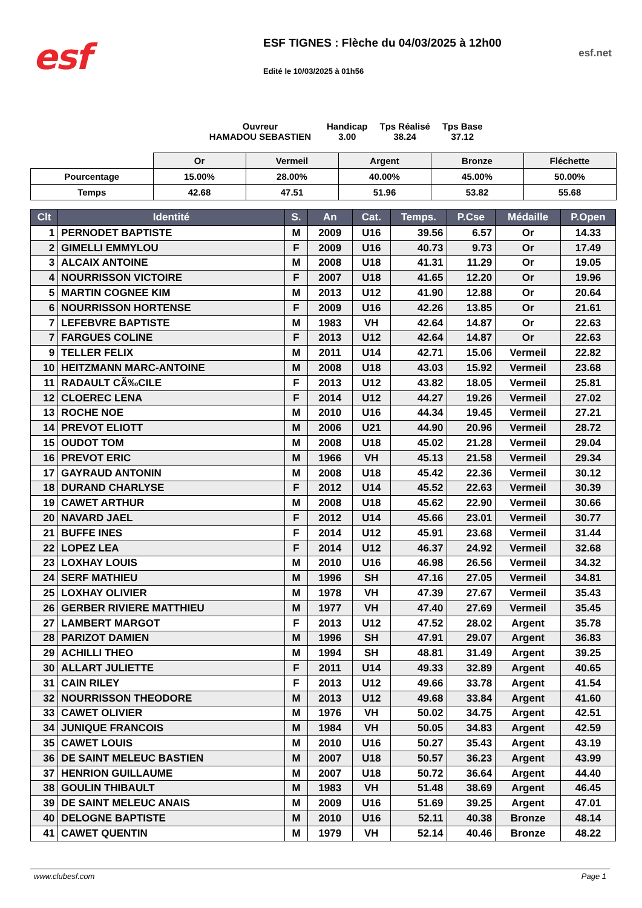esf
ESF TIGNES : Flèche du 04/03/2025 à 12h00
Edité le 10/03/2025 à 01h56
esf.net
Ouvreur
HAMADOU SEBASTIEN
Handicap
3.00
Tps Réalisé
38.24
Tps Base
37.12
| | Or | Vermeil | Argent | Bronze | Fléchette |
| --- | --- | --- | --- | --- | --- |
| Pourcentage | 15.00% | 28.00% | 40.00% | 45.00% | 50.00% |
| Temps | 42.68 | 47.51 | 51.96 | 53.82 | 55.68 |
| Clt | Identité | S. | An | Cat. | Temps. | P.Cse | Médaille | P.Open |
| --- | --- | --- | --- | --- | --- | --- | --- | --- |
| 1 | PERNODET BAPTISTE | M | 2009 | U16 | 39.56 | 6.57 | Or | 14.33 |
| 2 | GIMELLI EMMYLOU | F | 2009 | U16 | 40.73 | 9.73 | Or | 17.49 |
| 3 | ALCAIX ANTOINE | M | 2008 | U18 | 41.31 | 11.29 | Or | 19.05 |
| 4 | NOURRISSON VICTOIRE | F | 2007 | U18 | 41.65 | 12.20 | Or | 19.96 |
| 5 | MARTIN COGNEE KIM | M | 2013 | U12 | 41.90 | 12.88 | Or | 20.64 |
| 6 | NOURRISSON HORTENSE | F | 2009 | U16 | 42.26 | 13.85 | Or | 21.61 |
| 7 | LEFEBVRE BAPTISTE | M | 1983 | VH | 42.64 | 14.87 | Or | 22.63 |
| 7 | FARGUES COLINE | F | 2013 | U12 | 42.64 | 14.87 | Or | 22.63 |
| 9 | TELLER FELIX | M | 2011 | U14 | 42.71 | 15.06 | Vermeil | 22.82 |
| 10 | HEITZMANN MARC-ANTOINE | M | 2008 | U18 | 43.03 | 15.92 | Vermeil | 23.68 |
| 11 | RADAULT CÃ‰CILE | F | 2013 | U12 | 43.82 | 18.05 | Vermeil | 25.81 |
| 12 | CLOEREC LENA | F | 2014 | U12 | 44.27 | 19.26 | Vermeil | 27.02 |
| 13 | ROCHE NOE | M | 2010 | U16 | 44.34 | 19.45 | Vermeil | 27.21 |
| 14 | PREVOT ELIOTT | M | 2006 | U21 | 44.90 | 20.96 | Vermeil | 28.72 |
| 15 | OUDOT TOM | M | 2008 | U18 | 45.02 | 21.28 | Vermeil | 29.04 |
| 16 | PREVOT ERIC | M | 1966 | VH | 45.13 | 21.58 | Vermeil | 29.34 |
| 17 | GAYRAUD ANTONIN | M | 2008 | U18 | 45.42 | 22.36 | Vermeil | 30.12 |
| 18 | DURAND CHARLYSE | F | 2012 | U14 | 45.52 | 22.63 | Vermeil | 30.39 |
| 19 | CAWET ARTHUR | M | 2008 | U18 | 45.62 | 22.90 | Vermeil | 30.66 |
| 20 | NAVARD JAEL | F | 2012 | U14 | 45.66 | 23.01 | Vermeil | 30.77 |
| 21 | BUFFE INES | F | 2014 | U12 | 45.91 | 23.68 | Vermeil | 31.44 |
| 22 | LOPEZ LEA | F | 2014 | U12 | 46.37 | 24.92 | Vermeil | 32.68 |
| 23 | LOXHAY LOUIS | M | 2010 | U16 | 46.98 | 26.56 | Vermeil | 34.32 |
| 24 | SERF MATHIEU | M | 1996 | SH | 47.16 | 27.05 | Vermeil | 34.81 |
| 25 | LOXHAY OLIVIER | M | 1978 | VH | 47.39 | 27.67 | Vermeil | 35.43 |
| 26 | GERBER RIVIERE MATTHIEU | M | 1977 | VH | 47.40 | 27.69 | Vermeil | 35.45 |
| 27 | LAMBERT MARGOT | F | 2013 | U12 | 47.52 | 28.02 | Argent | 35.78 |
| 28 | PARIZOT DAMIEN | M | 1996 | SH | 47.91 | 29.07 | Argent | 36.83 |
| 29 | ACHILLI THEO | M | 1994 | SH | 48.81 | 31.49 | Argent | 39.25 |
| 30 | ALLART JULIETTE | F | 2011 | U14 | 49.33 | 32.89 | Argent | 40.65 |
| 31 | CAIN RILEY | F | 2013 | U12 | 49.66 | 33.78 | Argent | 41.54 |
| 32 | NOURRISSON THEODORE | M | 2013 | U12 | 49.68 | 33.84 | Argent | 41.60 |
| 33 | CAWET OLIVIER | M | 1976 | VH | 50.02 | 34.75 | Argent | 42.51 |
| 34 | JUNIQUE FRANCOIS | M | 1984 | VH | 50.05 | 34.83 | Argent | 42.59 |
| 35 | CAWET LOUIS | M | 2010 | U16 | 50.27 | 35.43 | Argent | 43.19 |
| 36 | DE SAINT MELEUC BASTIEN | M | 2007 | U18 | 50.57 | 36.23 | Argent | 43.99 |
| 37 | HENRION GUILLAUME | M | 2007 | U18 | 50.72 | 36.64 | Argent | 44.40 |
| 38 | GOULIN THIBAULT | M | 1983 | VH | 51.48 | 38.69 | Argent | 46.45 |
| 39 | DE SAINT MELEUC ANAIS | M | 2009 | U16 | 51.69 | 39.25 | Argent | 47.01 |
| 40 | DELOGNE BAPTISTE | M | 2010 | U16 | 52.11 | 40.38 | Bronze | 48.14 |
| 41 | CAWET QUENTIN | M | 1979 | VH | 52.14 | 40.46 | Bronze | 48.22 |
www.clubesf.com Page 1